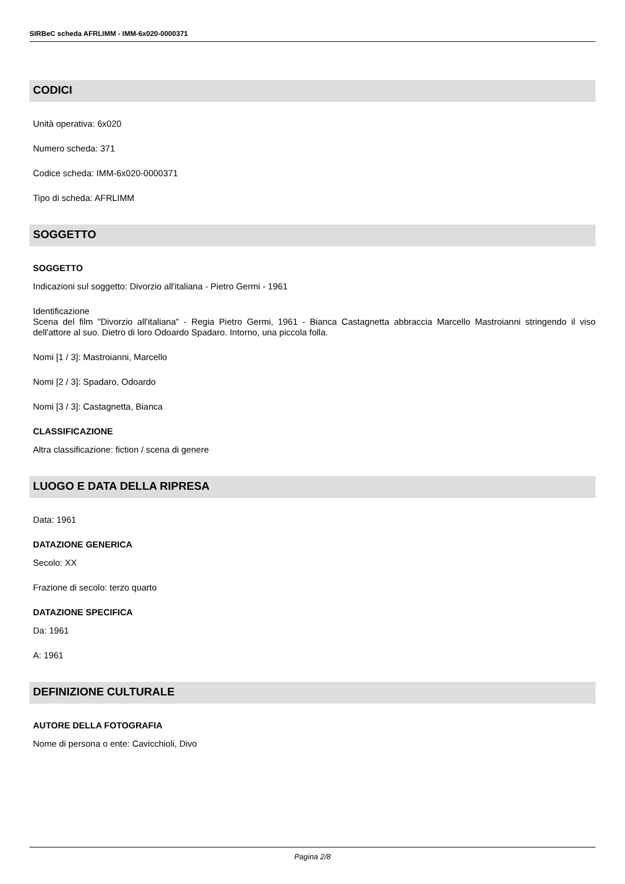SIRBeC scheda AFRLIMM - IMM-6x020-0000371
CODICI
Unità operativa: 6x020
Numero scheda: 371
Codice scheda: IMM-6x020-0000371
Tipo di scheda: AFRLIMM
SOGGETTO
SOGGETTO
Indicazioni sul soggetto: Divorzio all'italiana - Pietro Germi - 1961
Identificazione
Scena del film "Divorzio all'italiana" - Regia Pietro Germi, 1961 - Bianca Castagnetta abbraccia Marcello Mastroianni stringendo il viso dell'attore al suo. Dietro di loro Odoardo Spadaro. Intorno, una piccola folla.
Nomi [1 / 3]: Mastroianni, Marcello
Nomi [2 / 3]: Spadaro, Odoardo
Nomi [3 / 3]: Castagnetta, Bianca
CLASSIFICAZIONE
Altra classificazione: fiction / scena di genere
LUOGO E DATA DELLA RIPRESA
Data: 1961
DATAZIONE GENERICA
Secolo: XX
Frazione di secolo: terzo quarto
DATAZIONE SPECIFICA
Da: 1961
A: 1961
DEFINIZIONE CULTURALE
AUTORE DELLA FOTOGRAFIA
Nome di persona o ente: Cavicchioli, Divo
Pagina 2/8